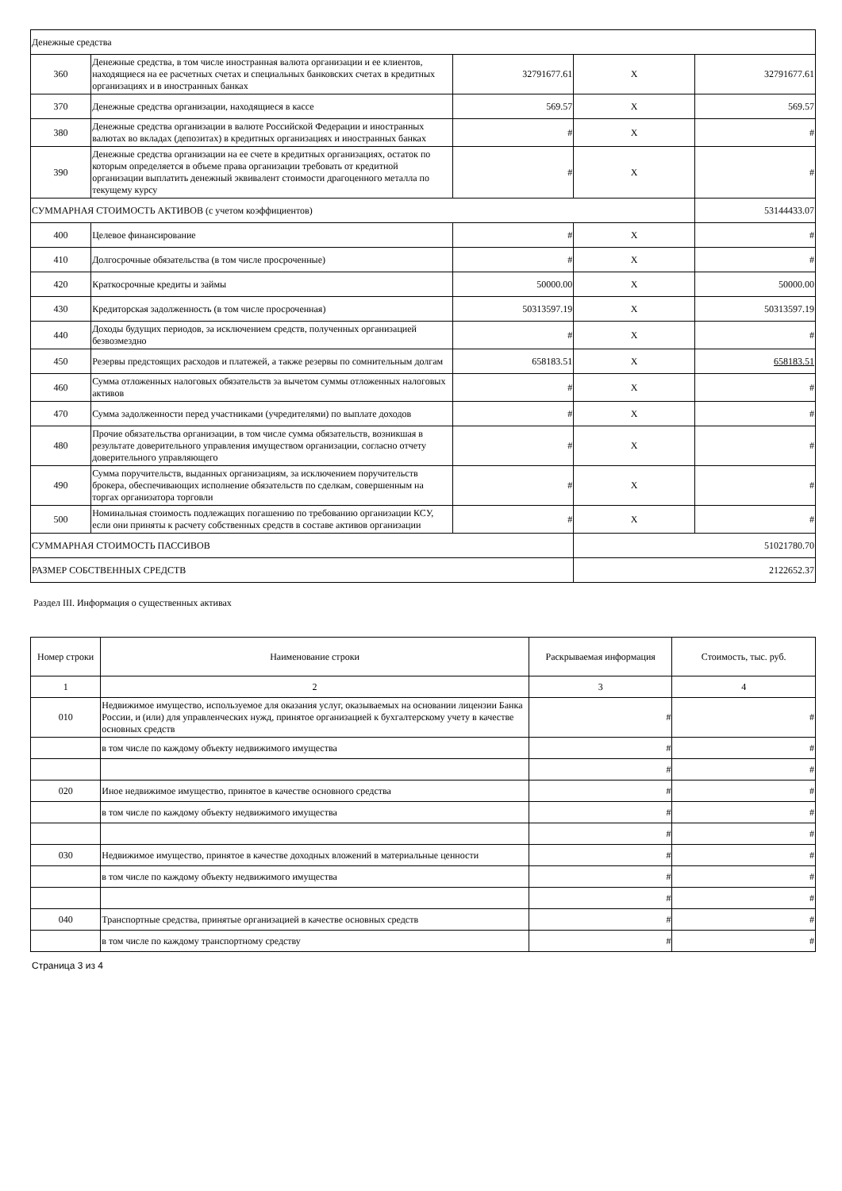| Денежные средства | | | | |
| 360 | Денежные средства, в том числе иностранная валюта организации и ее клиентов, находящиеся на ее расчетных счетах и специальных банковских счетах в кредитных организациях и в иностранных банках | 32791677.61 | X | 32791677.61 |
| 370 | Денежные средства организации, находящиеся в кассе | 569.57 | X | 569.57 |
| 380 | Денежные средства организации в валюте Российской Федерации и иностранных валютах во вкладах (депозитах) в кредитных организациях и иностранных банках | # | X | # |
| 390 | Денежные средства организации на ее счете в кредитных организациях, остаток по которым определяется в объеме права организации требовать от кредитной организации выплатить денежный эквивалент стоимости драгоценного металла по текущему курсу | # | X | # |
| СУММАРНАЯ СТОИМОСТЬ АКТИВОВ (с учетом коэффициентов) | | | | 53144433.07 |
| 400 | Целевое финансирование | # | X | # |
| 410 | Долгосрочные обязательства (в том числе просроченные) | # | X | # |
| 420 | Краткосрочные кредиты и займы | 50000.00 | X | 50000.00 |
| 430 | Кредиторская задолженность (в том числе просроченная) | 50313597.19 | X | 50313597.19 |
| 440 | Доходы будущих периодов, за исключением средств, полученных организацией безвозмездно | # | X | # |
| 450 | Резервы предстоящих расходов и платежей, а также резервы по сомнительным долгам | 658183.51 | X | 658183.51 |
| 460 | Сумма отложенных налоговых обязательств за вычетом суммы отложенных налоговых активов | # | X | # |
| 470 | Сумма задолженности перед участниками (учредителями) по выплате доходов | # | X | # |
| 480 | Прочие обязательства организации, в том числе сумма обязательств, возникшая в результате доверительного управления имуществом организации, согласно отчету доверительного управляющего | # | X | # |
| 490 | Сумма поручительств, выданных организациям, за исключением поручительств брокера, обеспечивающих исполнение обязательств по сделкам, совершенным на торгах организатора торговли | # | X | # |
| 500 | Номинальная стоимость подлежащих погашению по требованию организации КСУ, если они приняты к расчету собственных средств в составе активов организации | # | X | # |
| СУММАРНАЯ СТОИМОСТЬ ПАССИВОВ | | | 51021780.70 | |
| РАЗМЕР СОБСТВЕННЫХ СРЕДСТВ | | | 2122652.37 | |
Раздел III. Информация о существенных активах
| Номер строки | Наименование строки | Раскрываемая информация | Стоимость, тыс. руб. |
| --- | --- | --- | --- |
| 1 | 2 | 3 | 4 |
| 010 | Недвижимое имущество, используемое для оказания услуг, оказываемых на основании лицензии Банка России, и (или) для управленческих нужд, принятое организацией к бухгалтерскому учету в качестве основных средств | # | # |
| | в том числе по каждому объекту недвижимого имущества | # | # |
| | | # | # |
| 020 | Иное недвижимое имущество, принятое в качестве основного средства | # | # |
| | в том числе по каждому объекту недвижимого имущества | # | # |
| | | # | # |
| 030 | Недвижимое имущество, принятое в качестве доходных вложений в материальные ценности | # | # |
| | в том числе по каждому объекту недвижимого имущества | # | # |
| | | # | # |
| 040 | Транспортные средства, принятые организацией в качестве основных средств | # | # |
| | в том числе по каждому транспортному средству | # | # |
Страница 3 из 4